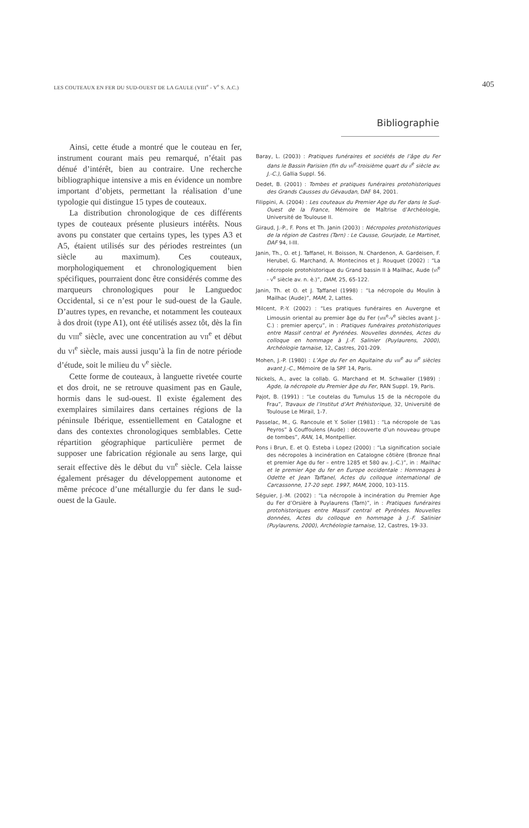LES COUTEAUX EN FER DU SUD-OUEST DE LA GAULE (VIII<sup>e</sup> - V<sup>e</sup> S. A.C.)
405
Bibliographie
Ainsi, cette étude a montré que le couteau en fer, instrument courant mais peu remarqué, n’était pas dénué d’intérêt, bien au contraire. Une recherche bibliographique intensive a mis en évidence un nombre important d’objets, permettant la réalisation d’une typologie qui distingue 15 types de couteaux.
La distribution chronologique de ces différents types de couteaux présente plusieurs intérêts. Nous avons pu constater que certains types, les types A3 et A5, étaient utilisés sur des périodes restreintes (un siècle au maximum). Ces couteaux, morphologiquement et chronologiquement bien spécifiques, pourraient donc être considérés comme des marqueurs chronologiques pour le Languedoc Occidental, si ce n’est pour le sud-ouest de la Gaule. D’autres types, en revanche, et notamment les couteaux à dos droit (type A1), ont été utilisés assez tôt, dès la fin du VIII<sup>e</sup> siècle, avec une concentration au VII<sup>e</sup> et début du VI<sup>e</sup> siècle, mais aussi jusqu’à la fin de notre période d’étude, soit le milieu du V<sup>e</sup> siècle.
Cette forme de couteaux, à languette rivetée courte et dos droit, ne se retrouve quasiment pas en Gaule, hormis dans le sud-ouest. Il existe également des exemplaires similaires dans certaines régions de la péninsule Ibérique, essentiellement en Catalogne et dans des contextes chronologiques semblables. Cette répartition géographique particulière permet de supposer une fabrication régionale au sens large, qui serait effective dès le début du VII<sup>e</sup> siècle. Cela laisse également présager du développement autonome et même précoce d’une métallurgie du fer dans le sud-ouest de la Gaule.
Baray, L. (2003) : Pratiques funéraires et sociétés de l’âge du Fer dans le Bassin Parisien (fin du VII<sup>e</sup>-troisième quart du II<sup>e</sup> siècle av. J.-C.), Gallia Suppl. 56.
Dedet, B. (2001) : Tombes et pratiques funéraires protohistoriques des Grands Causses du Gévaudan, DAF 84, 2001.
Filippini, A. (2004) : Les couteaux du Premier Age du Fer dans le Sud-Ouest de la France, Mémoire de Maîtrise d’Archéologie, Université de Toulouse II.
Giraud, J.-P., F. Pons et Th. Janin (2003) : Nécropoles protohistoriques de la région de Castres (Tarn) : Le Causse, Gourjade, Le Martinet, DAF 94, I-III.
Janin, Th., O. et J. Taffanel, H. Boisson, N. Chardenon, A. Gardeisen, F. Herubel, G. Marchand, A. Montecinos et J. Rouquet (2002) : “La nécropole protohistorique du Grand bassin II à Mailhac, Aude (VI<sup>e</sup> - V<sup>e</sup> siècle av. n. è.)”, DAM, 25, 65-122.
Janin, Th. et O. et J. Taffanel (1998) : “La nécropole du Moulin à Mailhac (Aude)”, MAM, 2, Lattes.
Milcent, P.-Y. (2002) : “Les pratiques funéraires en Auvergne et Limousin oriental au premier âge du Fer (VIII<sup>e</sup>-V<sup>e</sup> siècles avant J.-C.) : premier aperçu”, in : Pratiques funéraires protohistoriques entre Massif central et Pyrénées. Nouvelles données, Actes du colloque en hommage à J.-F. Salinier (Puylaurens, 2000), Archéologie tarnaise, 12, Castres, 201-209.
Mohen, J.-P. (1980) : L’Age du Fer en Aquitaine du VIII<sup>e</sup> au III<sup>e</sup> siècles avant J.-C., Mémoire de la SPF 14, Paris.
Nickels, A., avec la collab. G. Marchand et M. Schwaller (1989) : Agde, la nécropole du Premier âge du Fer, RAN Suppl. 19, Paris.
Pajot, B. (1991) : “Le coutelas du Tumulus 15 de la nécropole du Frau”, Travaux de l’Institut d’Art Préhistorique, 32, Université de Toulouse Le Mirail, 1-7.
Passelac, M., G. Rancoule et Y. Solier (1981) : “La nécropole de ‘Las Peyros” à Couffoulens (Aude) : découverte d’un nouveau groupe de tombes”, RAN, 14, Montpellier.
Pons i Brun, E. et Q. Esteba i Lopez (2000) : “La signification sociale des nécropoles à incinération en Catalogne côtière (Bronze final et premier Age du fer – entre 1285 et 580 av. J.-C.)”, in : Mailhac et le premier Age du fer en Europe occidentale : Hommages à Odette et Jean Taffanel, Actes du colloque international de Carcassonne, 17-20 sept. 1997, MAM, 2000, 103-115.
Séguier, J.-M. (2002) : “La nécropole à incinération du Premier Age du Fer d’Orsière à Puylaurens (Tarn)”, in : Pratiques funéraires protohistoriques entre Massif central et Pyrénées. Nouvelles données, Actes du colloque en hommage à J.-F. Salinier (Puylaurens, 2000), Archéologie tarnaise, 12, Castres, 19-33.